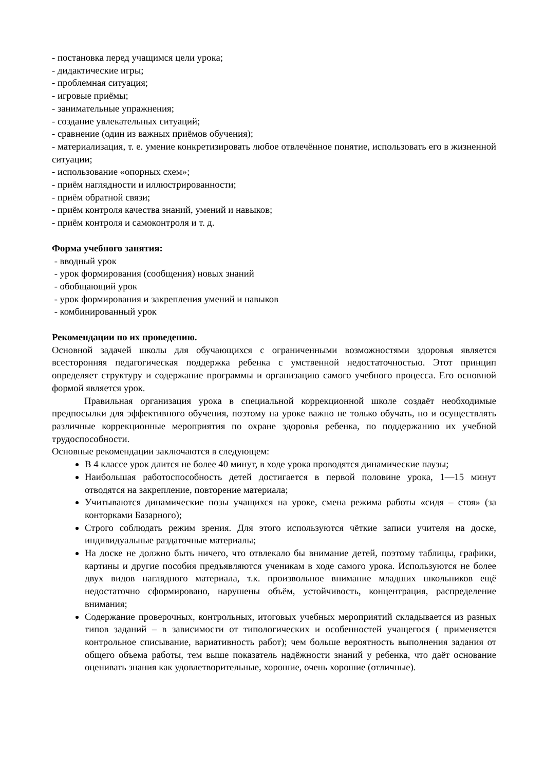- постановка перед учащимся цели урока;
- дидактические игры;
- проблемная ситуация;
- игровые приёмы;
- занимательные упражнения;
- создание увлекательных ситуаций;
- сравнение (один из важных приёмов обучения);
- материализация, т. е. умение конкретизировать любое отвлечённое понятие, использовать его в жизненной ситуации;
- использование «опорных схем»;
- приём наглядности и иллюстрированности;
- приём обратной связи;
- приём контроля качества знаний, умений и навыков;
- приём контроля и самоконтроля и т. д.
Форма учебного занятия:
- вводный урок
- урок формирования (сообщения) новых знаний
- обобщающий урок
- урок формирования и закрепления умений и навыков
- комбинированный урок
Рекомендации по их проведению.
Основной задачей школы для обучающихся с ограниченными возможностями здоровья является всесторонняя педагогическая поддержка ребенка с умственной недостаточностью. Этот принцип определяет структуру и содержание программы и организацию самого учебного процесса. Его основной формой является урок.
Правильная организация урока в специальной коррекционной школе создаёт необходимые предпосылки для эффективного обучения, поэтому на уроке важно не только обучать, но и осуществлять различные коррекционные мероприятия по охране здоровья ребенка, по поддержанию их учебной трудоспособности.
Основные рекомендации заключаются в следующем:
В 4 классе урок длится не более 40 минут, в ходе урока проводятся динамические паузы;
Наибольшая работоспособность детей достигается в первой половине урока, 1—15 минут отводятся на закрепление, повторение материала;
Учитываются динамические позы учащихся на уроке, смена режима работы «сидя – стоя» (за конторками Базарного);
Строго соблюдать режим зрения. Для этого используются чёткие записи учителя на доске, индивидуальные раздаточные материалы;
На доске не должно быть ничего, что отвлекало бы внимание детей, поэтому таблицы, графики, картины и другие пособия предъявляются ученикам в ходе самого урока. Используются не более двух видов наглядного материала, т.к. произвольное внимание младших школьников ещё недостаточно сформировано, нарушены объём, устойчивость, концентрация, распределение внимания;
Содержание проверочных, контрольных, итоговых учебных мероприятий складывается из разных типов заданий – в зависимости от типологических и особенностей учащегося ( применяется контрольное списывание, вариативность работ); чем больше вероятность выполнения задания от общего объема работы, тем выше показатель надёжности знаний у ребенка, что даёт основание оценивать знания как удовлетворительные, хорошие, очень хорошие (отличные).